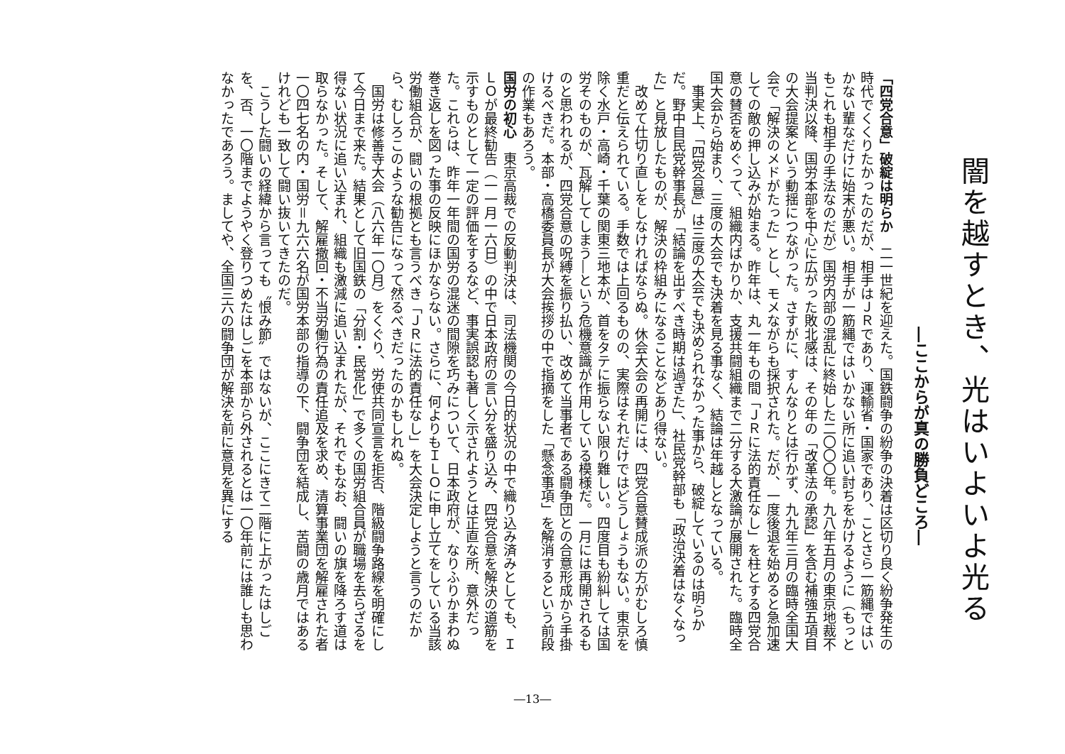闇を越すとき、光はいよいよ光る
―ここからが真の勝負どころ―
「四党合意」破綻は明らか　二一世紀を迎えた。国鉄闘争の紛争の決着は区切り良く紛争発生の時代でくくりたかったのだが、相手はＪＲであり、運輸省・国家であり、ことさら一筋縄ではいかない輩なだけに始末が悪い。相手が一筋縄ではいかない所に追い討ちをかけるように（もっともこれも相手の手法なのだが）国労内部の混乱に終始した二〇〇〇年。九八年五月の東京地裁不当判決以降、国労本部を中心に広がった敗北感は、その年の「改革法の承認」を含む補強五項目の大会提案という動揺につながった。さすがに、すんなりとは行かず、九九年三月の臨時全国大会で「解決のメドがたった」とし、モメながらも採択された。だが、一度後退を始めると急加速しての敵の押し込みが始まる。昨年は、丸一年もの間「ＪＲに法的責任なし」を柱とする四党合意の賛否をめぐって、組織内ばかりか、支援共闘組織まで二分する大激論が展開された。臨時全国大会から始まり、三度の大会でも決着を見る事なく、結論は年越しとなっている。
事実上、「四党合意」は三度の大会でも決められなかった事から、破綻しているのは明らかだ。野中自民党幹事長が「結論を出すべき時期は過ぎた」、社民党幹部も「政治決着はなくなった」と見放したものが、解決の枠組みになることなどあり得ない。
改めて仕切り直しをしなければならぬ。休会大会の再開には、四党合意賛成派の方がむしろ慎重だと伝えられている。手数では上回るものの、実際はそれだけではどうしょうもない。東京を除く水戸・高崎・千葉の関東三地本が、首をタテに振らない限り難しい。四度目も紛糾しては国労そのものが、瓦解してしまう―という危機意識が作用している模様だ。一月には再開されるものと思われるが、四党合意の呪縛を振り払い、改めて当事者である闘争団との合意形成から手掛けるべきだ。本部・高橋委員長が大会挨拶の中で指摘をした「懸念事項」を解消するという前段の作業もあろう。
国労の初心　東京高裁での反動判決は、司法機関の今日的状況の中で織り込み済みとしても、ＩＬＯが最終勧告（一一月一六日）の中で日本政府の言い分を盛り込み、四党合意を解決の道筋を示すものとして一定の評価をするなど、事実誤認も著しく示されようとは正直な所、意外だった。これらは、昨年一年間の国労の混迷の間隙を巧みについて、日本政府が、なりふりかまわぬ巻き返しを図った事の反映にほかならない。さらに、何よりもＩＬＯに申し立てをしている当該労働組合が、闘いの根拠とも言うべき「ＪＲに法的責任なし」を大会決定しようと言うのだから、むしろこのような勧告になって然るべきだったのかもしれぬ。
国労は修善寺大会（八六年一〇月）をくぐり、労使共同宣言を拒否、階級闘争路線を明確にして今日まで来た。結果として旧国鉄の「分割・民営化」で多くの国労組合員が職場を去らざるを得ない状況に追い込まれ、組織も激減に追い込まれたが、それでもなお、闘いの旗を降ろす道は取らなかった。そして、解雇撤回・不当労働行為の責任追及を求め、清算事業団を解雇された者一〇四七名の内・国労＝九六六名が国労本部の指導の下、闘争団を結成し、苦闘の歳月ではあるけれども一致して闘い抜いてきたのだ。
こうした闘いの経緯から言っても〝恨み節〟ではないが、ここにきて二階に上がったはしごを、否、一〇階までようやく登りつめたはしごを本部から外されるとは一〇年前には誰しも思わなかったであろう。ましてや、全国三六の闘争団が解決を前に意見を異にする
―13―